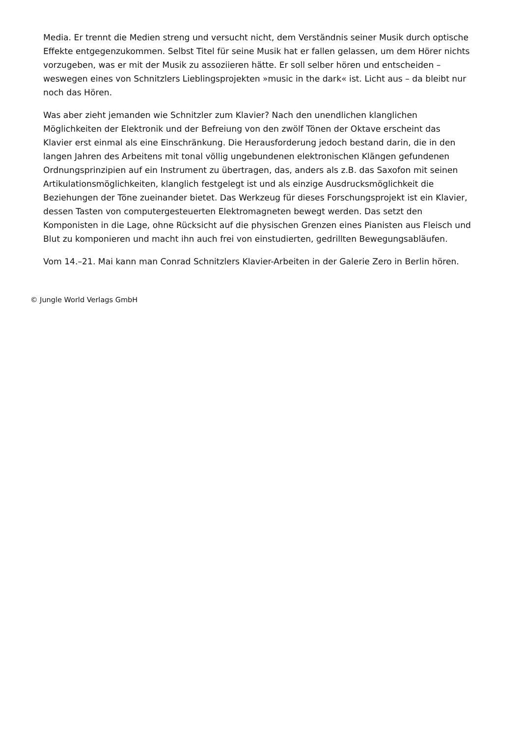Media. Er trennt die Medien streng und versucht nicht, dem Verständnis seiner Musik durch optische Effekte entgegenzukommen. Selbst Titel für seine Musik hat er fallen gelassen, um dem Hörer nichts vorzugeben, was er mit der Musik zu assoziieren hätte. Er soll selber hören und entscheiden – weswegen eines von Schnitzlers Lieblingsprojekten »music in the dark« ist. Licht aus – da bleibt nur noch das Hören.
Was aber zieht jemanden wie Schnitzler zum Klavier? Nach den unendlichen klanglichen Möglichkeiten der Elektronik und der Befreiung von den zwölf Tönen der Oktave erscheint das Klavier erst einmal als eine Einschränkung. Die Herausforderung jedoch bestand darin, die in den langen Jahren des Arbeitens mit tonal völlig ungebundenen elektronischen Klängen gefundenen Ordnungsprinzipien auf ein Instrument zu übertragen, das, anders als z.B. das Saxofon mit seinen Artikulationsmöglichkeiten, klanglich festgelegt ist und als einzige Ausdrucksmöglichkeit die Beziehungen der Töne zueinander bietet. Das Werkzeug für dieses Forschungsprojekt ist ein Klavier, dessen Tasten von computergesteuerten Elektromagneten bewegt werden. Das setzt den Komponisten in die Lage, ohne Rücksicht auf die physischen Grenzen eines Pianisten aus Fleisch und Blut zu komponieren und macht ihn auch frei von einstudierten, gedrillten Bewegungsabläufen.
Vom 14.–21. Mai kann man Conrad Schnitzlers Klavier-Arbeiten in der Galerie Zero in Berlin hören.
© Jungle World Verlags GmbH